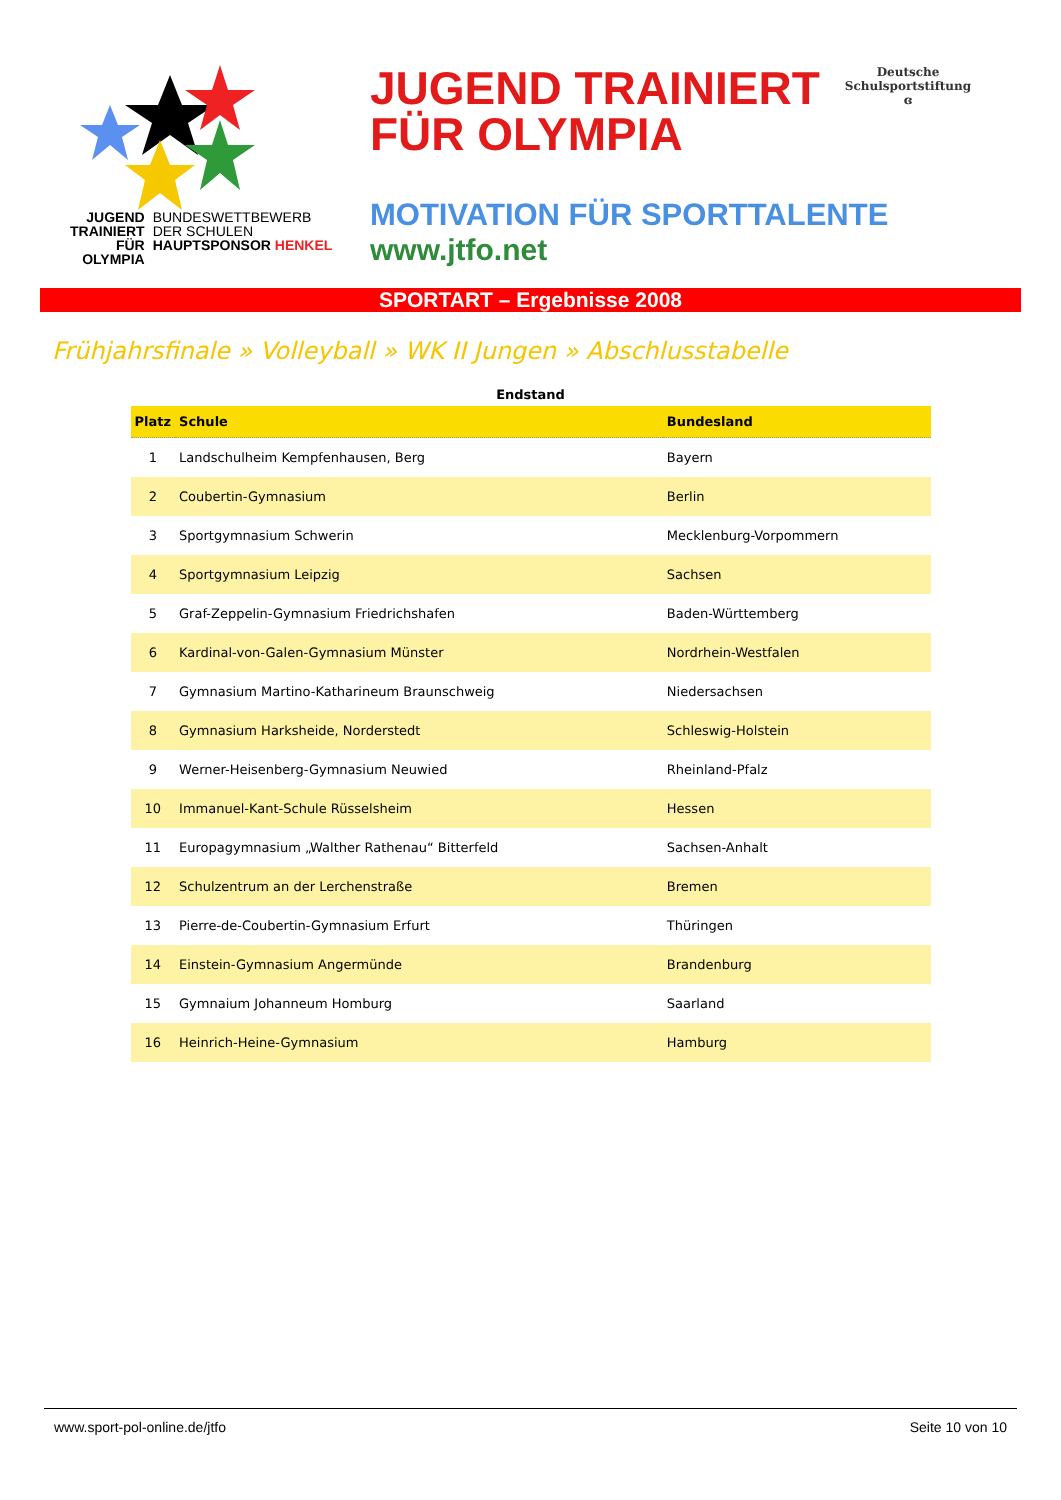JUGEND
TRAINIERT
FÜR
OLYMPIA
BUNDESWETTBEWERB
DER SCHULEN
HAUPTSPONSOR HENKEL
JUGEND TRAINIERT
FÜR OLYMPIA
Deutsche
Schulsportstiftung
ɞ
MOTIVATION FÜR SPORTTALENTE
www.jtfo.net
SPORTART – Ergebnisse 2008
Frühjahrsfinale » Volleyball » WK II Jungen » Abschlusstabelle
Endstand
| Platz | Schule | Bundesland |
| --- | --- | --- |
| 1 | Landschulheim Kempfenhausen, Berg | Bayern |
| 2 | Coubertin-Gymnasium | Berlin |
| 3 | Sportgymnasium Schwerin | Mecklenburg-Vorpommern |
| 4 | Sportgymnasium Leipzig | Sachsen |
| 5 | Graf-Zeppelin-Gymnasium Friedrichshafen | Baden-Württemberg |
| 6 | Kardinal-von-Galen-Gymnasium Münster | Nordrhein-Westfalen |
| 7 | Gymnasium Martino-Katharineum Braunschweig | Niedersachsen |
| 8 | Gymnasium Harksheide, Norderstedt | Schleswig-Holstein |
| 9 | Werner-Heisenberg-Gymnasium Neuwied | Rheinland-Pfalz |
| 10 | Immanuel-Kant-Schule Rüsselsheim | Hessen |
| 11 | Europagymnasium „Walther Rathenau“ Bitterfeld | Sachsen-Anhalt |
| 12 | Schulzentrum an der Lerchenstraße | Bremen |
| 13 | Pierre-de-Coubertin-Gymnasium Erfurt | Thüringen |
| 14 | Einstein-Gymnasium Angermünde | Brandenburg |
| 15 | Gymnaium Johanneum Homburg | Saarland |
| 16 | Heinrich-Heine-Gymnasium | Hamburg |
www.sport-pol-online.de/jtfo Seite 10 von 10